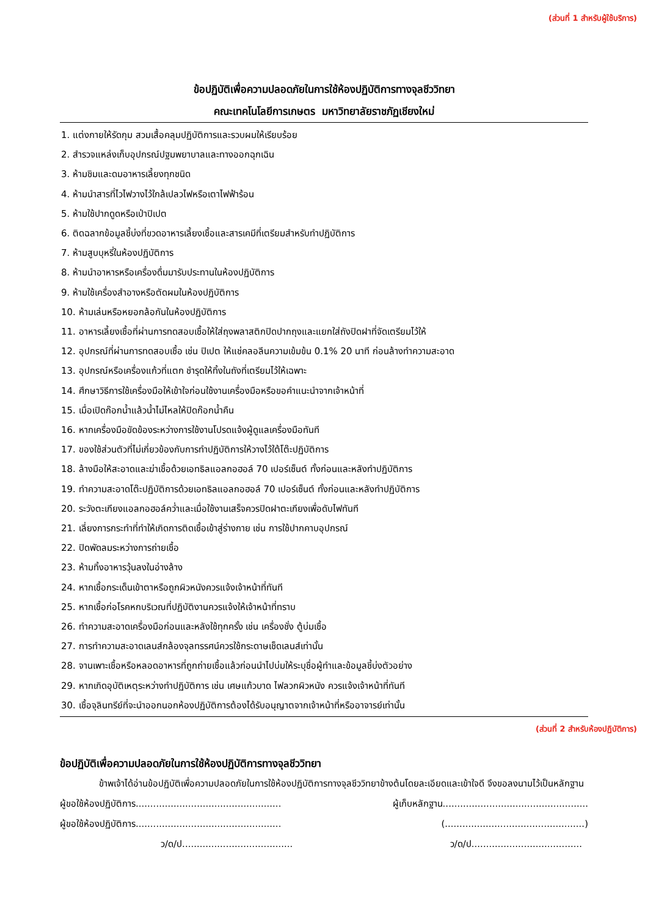(ส่วนที่ 1 สำหรับผู้ใช้บริการ)
ข้อปฏิบัติเพื่อความปลอดภัยในการใช้ห้องปฏิบัติการทางจุลชีววิทยา
คณะเทคโนโลยีการเกษตร มหาวิทยาลัยราชภัฏเชียงใหม่
1. แต่งกายให้รัดกุม สวมเสื้อคลุมปฏิบัติการและรวบผมให้เรียบร้อย
2. สำรวจแหล่งเก็บอุปกรณ์ปฐมพยาบาลและทางออกฉุกเฉิน
3. ห้ามชิมและดมอาหารเลี้ยงทุกชนิด
4. ห้ามนำสารที่ไวไฟวางไว้ใกล้เปลวไฟหรือเตาไฟฟ้าร้อน
5. ห้ามใช้ปากดูดหรือเป่าปิเปต
6. ติดฉลากข้อมูลชี้บ่งที่ขวดอาหารเลี้ยงเชื้อและสารเคมีที่เตรียมสำหรับทำปฏิบัติการ
7. ห้ามสูบบุหรี่ในห้องปฏิบัติการ
8. ห้ามนำอาหารหรือเครื่องดื่มมารับประทานในห้องปฏิบัติการ
9. ห้ามใช้เครื่องสำอางหรือตัดผมในห้องปฏิบัติการ
10. ห้ามเล่นหรือหยอกล้อกันในห้องปฏิบัติการ
11. อาหารเลี้ยงเชื้อที่ผ่านการทดสอบเชื้อให้ใส่ถุงพลาสติกปิดปากถุงและแยกใส่ถังปิดฝาที่จัดเตรียมไว้ให้
12. อุปกรณ์ที่ผ่านการทดสอบเชื้อ เช่น ปิเปต ให้แช่คลอลีนความเข้มข้น 0.1% 20 นาที ก่อนล้างทำความสะอาด
13. อุปกรณ์หรือเครื่องแก้วที่แตก ชำรุดให้ทิ้งในถังที่เตรียมไว้ให้เฉพาะ
14. ศึกษาวิธีการใช้เครื่องมือให้เข้าใจก่อนใช้งานเครื่องมือหรือขอคำแนะนำจากเจ้าหน้าที่
15. เมื่อเปิดก๊อกน้ำแล้วน้ำไม่ไหลให้ปิดก๊อกน้ำคืน
16. หากเครื่องมือขัดข้องระหว่างการใช้งานโปรดแจ้งผู้ดูแลเครื่องมือทันที
17. ของใช้ส่วนตัวที่ไม่เกี่ยวข้องกับการทำปฏิบัติการให้วางไว้ใต้โต๊ะปฏิบัติการ
18. ล้างมือให้สะอาดและฆ่าเชื้อด้วยเอทธิลแอลกอฮอล์ 70 เปอร์เซ็นต์ ทั้งก่อนและหลังทำปฏิบัติการ
19. ทำความสะอาดโต๊ะปฏิบัติการด้วยเอทธิลแอลกอฮอล์ 70 เปอร์เซ็นต์ ทั้งก่อนและหลังทำปฏิบัติการ
20. ระวังตะเกียงแอลกอฮอล์คว่ำและเมื่อใช้งานเสร็จควรปิดฝาตะเกียงเพื่อดับไฟทันที
21. เลี่ยงการกระทำที่ทำให้เกิดการติดเชื้อเข้าสู่ร่างกาย เช่น การใช้ปากคาบอุปกรณ์
22. ปิดพัดลมระหว่างการถ่ายเชื้อ
23. ห้ามทิ้งอาหารวุ้นลงในอ่างล้าง
24. หากเชื้อกระเด็นเข้าตาหรือถูกผิวหนังควรแจ้งเจ้าหน้าที่ทันที
25. หากเชื้อก่อโรคหกบริเวณที่ปฏิบัติงานควรแจ้งให้เจ้าหน้าที่ทราบ
26. ทำความสะอาดเครื่องมือก่อนและหลังใช้ทุกครั้ง เช่น เครื่องชั่ง ตู้บ่มเชื้อ
27. การทำความสะอาดเลนส์กล้องจุลทรรศน์ควรใช้กระดาษเช็ดเลนส์เท่านั้น
28. จานเพาะเชื้อหรือหลอดอาหารที่ถูกถ่ายเชื้อแล้วก่อนนำไปบ่มให้ระบุชื่อผู้ทำและข้อมูลชี้บ่งตัวอย่าง
29. หากเกิดอุบัติเหตุระหว่างทำปฏิบัติการ เช่น เศษแก้วบาด ไฟลวกผิวหนัง ควรแจ้งเจ้าหน้าที่ทันที
30. เชื้อจุลินทรีย์ที่จะนำออกนอกห้องปฏิบัติการต้องได้รับอนุญาตจากเจ้าหน้าที่หรืออาจารย์เท่านั้น
(ส่วนที่ 2 สำหรับห้องปฏิบัติการ)
ข้อปฏิบัติเพื่อความปลอดภัยในการใช้ห้องปฏิบัติการทางจุลชีววิทยา
ข้าพเจ้าได้อ่านข้อปฏิบัติเพื่อความปลอดภัยในการใช้ห้องปฏิบัติการทางจุลชีววิทยาข้างต้นโดยละเอียดและเข้าใจดี จึงขอลงนามไว้เป็นหลักฐาน
ผู้ขอใช้ห้องปฏิบัติการ.................................................. ผู้เก็บหลักฐาน..................................................
ผู้ขอใช้ห้องปฏิบัติการ.................................................. (................................................)
ว/ด/ป...................................... ว/ด/ป......................................